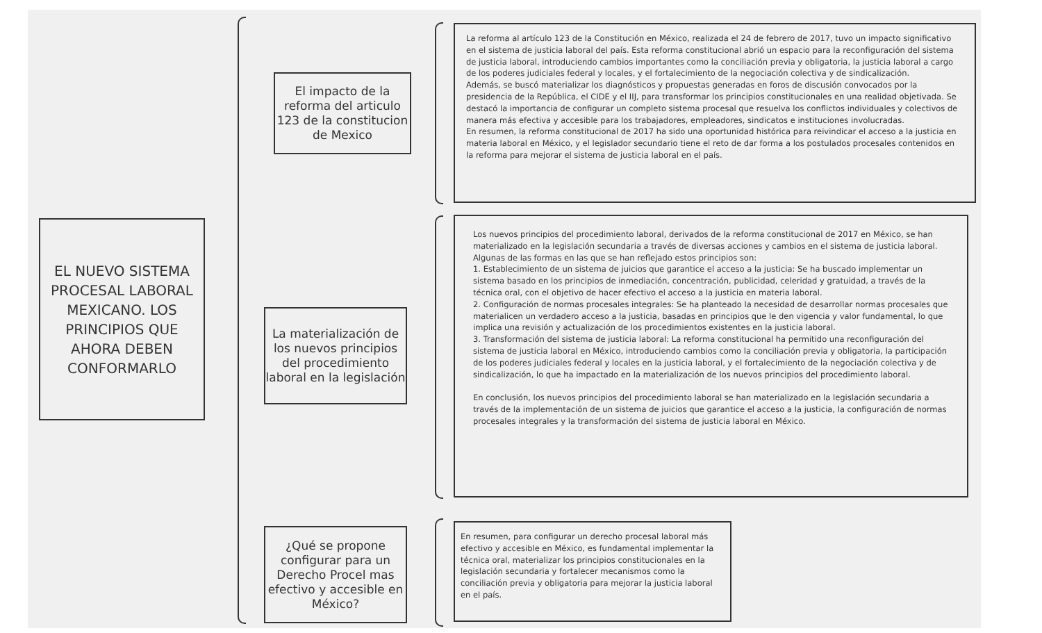EL NUEVO SISTEMA PROCESAL LABORAL MEXICANO. LOS PRINCIPIOS QUE AHORA DEBEN CONFORMARLO
El impacto de la reforma del articulo 123 de la constitucion de Mexico
La materialización de los nuevos principios del procedimiento laboral en la legislación
¿Qué se propone configurar para un Derecho Procel mas efectivo y accesible en México?
La reforma al artículo 123 de la Constitución en México, realizada el 24 de febrero de 2017, tuvo un impacto significativo en el sistema de justicia laboral del país. Esta reforma constitucional abrió un espacio para la reconfiguración del sistema de justicia laboral, introduciendo cambios importantes como la conciliación previa y obligatoria, la justicia laboral a cargo de los poderes judiciales federal y locales, y el fortalecimiento de la negociación colectiva y de sindicalización.
Además, se buscó materializar los diagnósticos y propuestas generadas en foros de discusión convocados por la presidencia de la República, el CIDE y el IIJ, para transformar los principios constitucionales en una realidad objetivada. Se destacó la importancia de configurar un completo sistema procesal que resuelva los conflictos individuales y colectivos de manera más efectiva y accesible para los trabajadores, empleadores, sindicatos e instituciones involucradas.
En resumen, la reforma constitucional de 2017 ha sido una oportunidad histórica para reivindicar el acceso a la justicia en materia laboral en México, y el legislador secundario tiene el reto de dar forma a los postulados procesales contenidos en la reforma para mejorar el sistema de justicia laboral en el país.
Los nuevos principios del procedimiento laboral, derivados de la reforma constitucional de 2017 en México, se han materializado en la legislación secundaria a través de diversas acciones y cambios en el sistema de justicia laboral. Algunas de las formas en las que se han reflejado estos principios son:
1. Establecimiento de un sistema de juicios que garantice el acceso a la justicia: Se ha buscado implementar un sistema basado en los principios de inmediación, concentración, publicidad, celeridad y gratuidad, a través de la técnica oral, con el objetivo de hacer efectivo el acceso a la justicia en materia laboral.
2. Configuración de normas procesales integrales: Se ha planteado la necesidad de desarrollar normas procesales que materialicen un verdadero acceso a la justicia, basadas en principios que le den vigencia y valor fundamental, lo que implica una revisión y actualización de los procedimientos existentes en la justicia laboral.
3. Transformación del sistema de justicia laboral: La reforma constitucional ha permitido una reconfiguración del sistema de justicia laboral en México, introduciendo cambios como la conciliación previa y obligatoria, la participación de los poderes judiciales federal y locales en la justicia laboral, y el fortalecimiento de la negociación colectiva y de sindicalización, lo que ha impactado en la materialización de los nuevos principios del procedimiento laboral.
En conclusión, los nuevos principios del procedimiento laboral se han materializado en la legislación secundaria a través de la implementación de un sistema de juicios que garantice el acceso a la justicia, la configuración de normas procesales integrales y la transformación del sistema de justicia laboral en México.
En resumen, para configurar un derecho procesal laboral más efectivo y accesible en México, es fundamental implementar la técnica oral, materializar los principios constitucionales en la legislación secundaria y fortalecer mecanismos como la conciliación previa y obligatoria para mejorar la justicia laboral en el país.